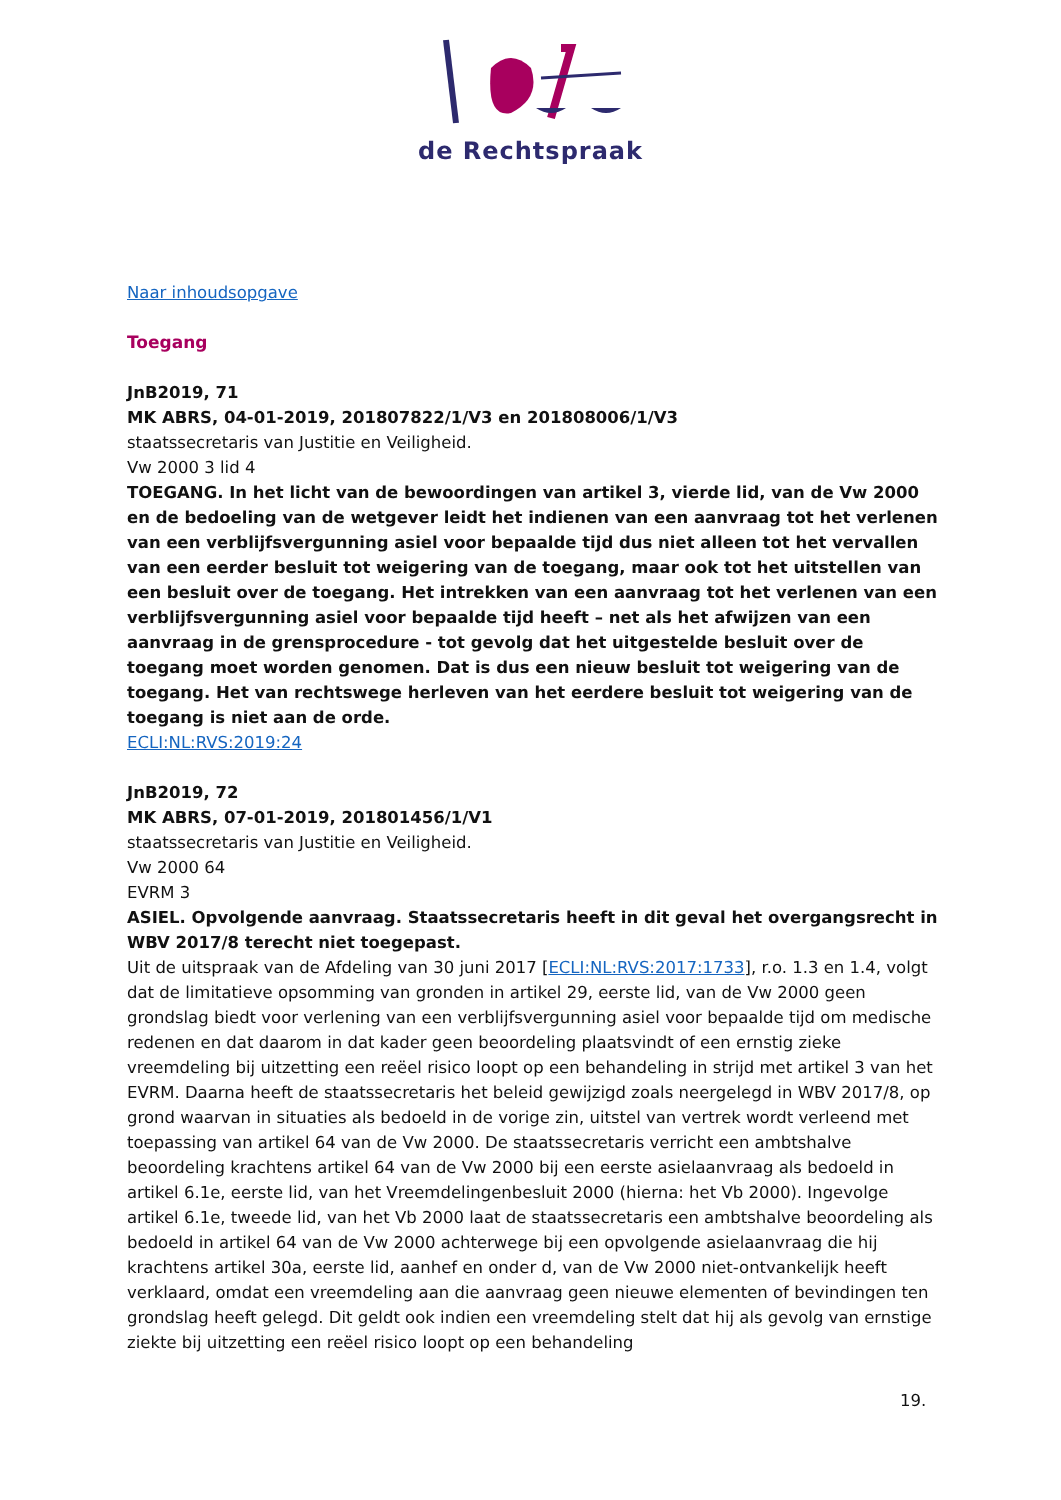de Rechtspraak
Naar inhoudsopgave
Toegang
JnB2019, 71
MK ABRS, 04-01-2019, 201807822/1/V3 en 201808006/1/V3
staatssecretaris van Justitie en Veiligheid.
Vw 2000 3 lid 4
TOEGANG. In het licht van de bewoordingen van artikel 3, vierde lid, van de Vw 2000 en de bedoeling van de wetgever leidt het indienen van een aanvraag tot het verlenen van een verblijfsvergunning asiel voor bepaalde tijd dus niet alleen tot het vervallen van een eerder besluit tot weigering van de toegang, maar ook tot het uitstellen van een besluit over de toegang. Het intrekken van een aanvraag tot het verlenen van een verblijfsvergunning asiel voor bepaalde tijd heeft – net als het afwijzen van een aanvraag in de grensprocedure - tot gevolg dat het uitgestelde besluit over de toegang moet worden genomen. Dat is dus een nieuw besluit tot weigering van de toegang. Het van rechtswege herleven van het eerdere besluit tot weigering van de toegang is niet aan de orde.
ECLI:NL:RVS:2019:24
JnB2019, 72
MK ABRS, 07-01-2019, 201801456/1/V1
staatssecretaris van Justitie en Veiligheid.
Vw 2000 64
EVRM 3
ASIEL. Opvolgende aanvraag. Staatssecretaris heeft in dit geval het overgangsrecht in WBV 2017/8 terecht niet toegepast.
Uit de uitspraak van de Afdeling van 30 juni 2017 [ECLI:NL:RVS:2017:1733], r.o. 1.3 en 1.4, volgt dat de limitatieve opsomming van gronden in artikel 29, eerste lid, van de Vw 2000 geen grondslag biedt voor verlening van een verblijfsvergunning asiel voor bepaalde tijd om medische redenen en dat daarom in dat kader geen beoordeling plaatsvindt of een ernstig zieke vreemdeling bij uitzetting een reëel risico loopt op een behandeling in strijd met artikel 3 van het EVRM. Daarna heeft de staatssecretaris het beleid gewijzigd zoals neergelegd in WBV 2017/8, op grond waarvan in situaties als bedoeld in de vorige zin, uitstel van vertrek wordt verleend met toepassing van artikel 64 van de Vw 2000. De staatssecretaris verricht een ambtshalve beoordeling krachtens artikel 64 van de Vw 2000 bij een eerste asielaanvraag als bedoeld in artikel 6.1e, eerste lid, van het Vreemdelingenbesluit 2000 (hierna: het Vb 2000). Ingevolge artikel 6.1e, tweede lid, van het Vb 2000 laat de staatssecretaris een ambtshalve beoordeling als bedoeld in artikel 64 van de Vw 2000 achterwege bij een opvolgende asielaanvraag die hij krachtens artikel 30a, eerste lid, aanhef en onder d, van de Vw 2000 niet-ontvankelijk heeft verklaard, omdat een vreemdeling aan die aanvraag geen nieuwe elementen of bevindingen ten grondslag heeft gelegd. Dit geldt ook indien een vreemdeling stelt dat hij als gevolg van ernstige ziekte bij uitzetting een reëel risico loopt op een behandeling
19.